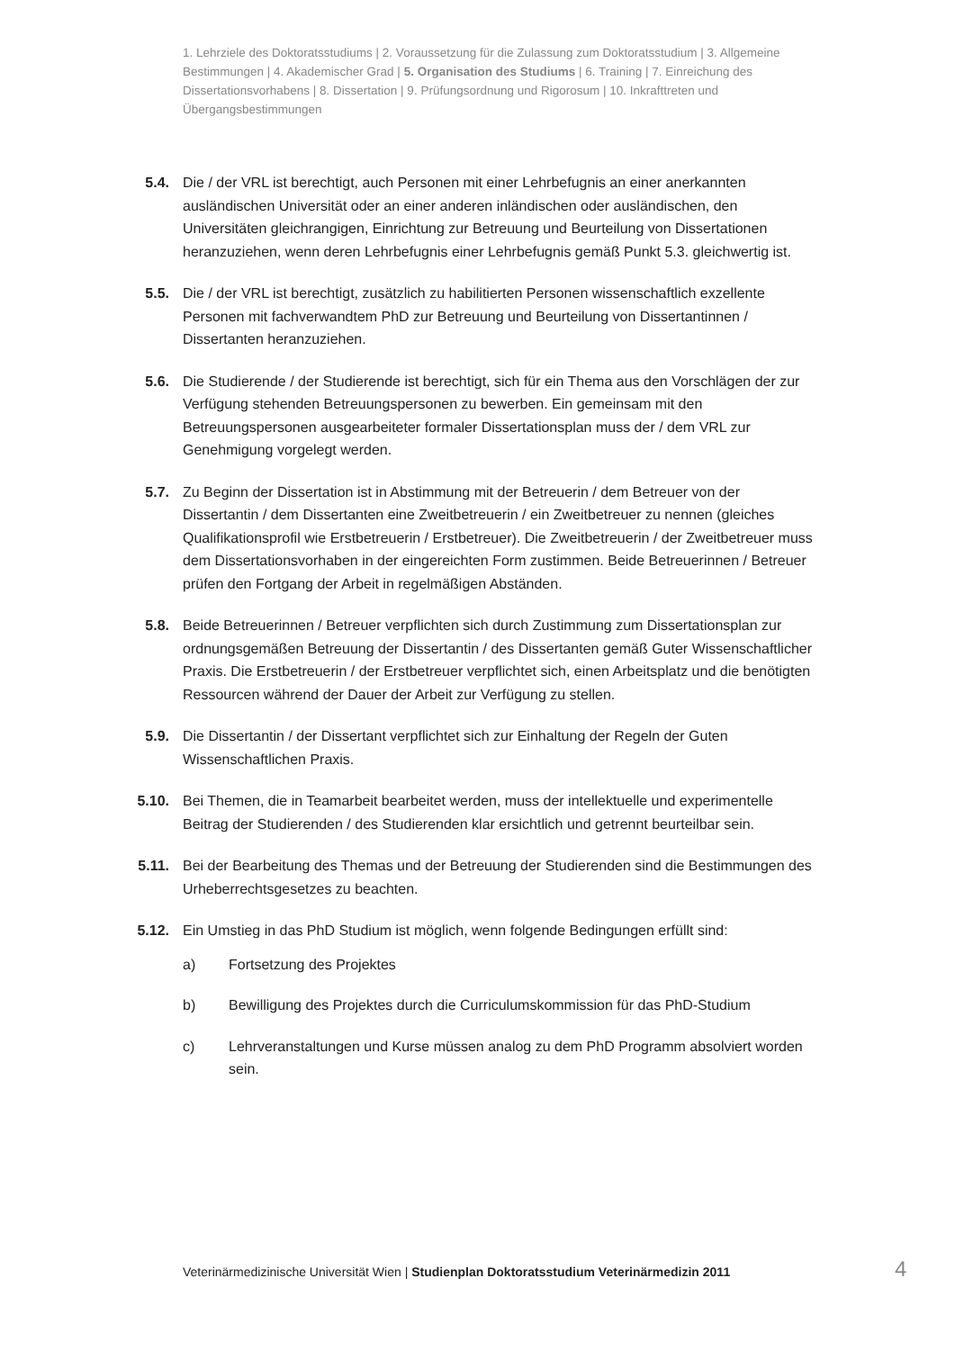1. Lehrziele des Doktoratsstudiums | 2. Voraussetzung für die Zulassung zum Doktoratsstudium | 3. Allgemeine Bestimmungen | 4. Akademischer Grad | 5. Organisation des Studiums | 6. Training | 7. Einreichung des Dissertationsvorhabens | 8. Dissertation | 9. Prüfungsordnung und Rigorosum | 10. Inkrafttreten und Übergangsbestimmungen
5.4. Die / der VRL ist berechtigt, auch Personen mit einer Lehrbefugnis an einer anerkannten ausländischen Universität oder an einer anderen inländischen oder ausländischen, den Universitäten gleichrangigen, Einrichtung zur Betreuung und Beurteilung von Dissertationen heranzuziehen, wenn deren Lehrbefugnis einer Lehrbefugnis gemäß Punkt 5.3. gleichwertig ist.
5.5. Die / der VRL ist berechtigt, zusätzlich zu habilitierten Personen wissenschaftlich exzellente Personen mit fachverwandtem PhD zur Betreuung und Beurteilung von Dissertantinnen / Dissertanten heranzuziehen.
5.6. Die Studierende / der Studierende ist berechtigt, sich für ein Thema aus den Vorschlägen der zur Verfügung stehenden Betreuungspersonen zu bewerben. Ein gemeinsam mit den Betreuungspersonen ausgearbeiteter formaler Dissertationsplan muss der / dem VRL zur Genehmigung vorgelegt werden.
5.7. Zu Beginn der Dissertation ist in Abstimmung mit der Betreuerin / dem Betreuer von der Dissertantin / dem Dissertanten eine Zweitbetreuerin / ein Zweitbetreuer zu nennen (gleiches Qualifikationsprofil wie Erstbetreuerin / Erstbetreuer). Die Zweitbetreuerin / der Zweitbetreuer muss dem Dissertationsvorhaben in der eingereichten Form zustimmen. Beide Betreuerinnen / Betreuer prüfen den Fortgang der Arbeit in regelmäßigen Abständen.
5.8. Beide Betreuerinnen / Betreuer verpflichten sich durch Zustimmung zum Dissertationsplan zur ordnungsgemäßen Betreuung der Dissertantin / des Dissertanten gemäß Guter Wissenschaftlicher Praxis. Die Erstbetreuerin / der Erstbetreuer verpflichtet sich, einen Arbeitsplatz und die benötigten Ressourcen während der Dauer der Arbeit zur Verfügung zu stellen.
5.9. Die Dissertantin / der Dissertant verpflichtet sich zur Einhaltung der Regeln der Guten Wissenschaftlichen Praxis.
5.10. Bei Themen, die in Teamarbeit bearbeitet werden, muss der intellektuelle und experimentelle Beitrag der Studierenden / des Studierenden klar ersichtlich und getrennt beurteilbar sein.
5.11. Bei der Bearbeitung des Themas und der Betreuung der Studierenden sind die Bestimmungen des Urheberrechtsgesetzes zu beachten.
5.12. Ein Umstieg in das PhD Studium ist möglich, wenn folgende Bedingungen erfüllt sind:
a) Fortsetzung des Projektes
b) Bewilligung des Projektes durch die Curriculumskommission für das PhD-Studium
c) Lehrveranstaltungen und Kurse müssen analog zu dem PhD Programm absolviert worden sein.
Veterinärmedizinische Universität Wien | Studienplan Doktoratsstudium Veterinärmedizin 2011
4